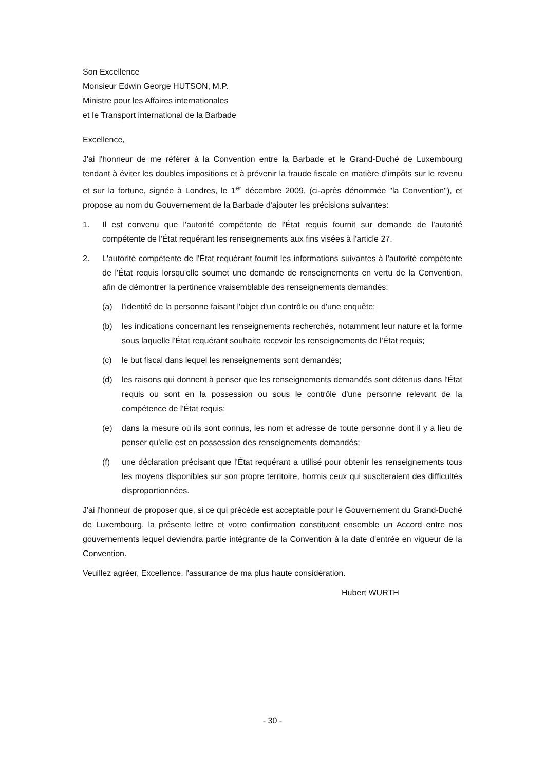Son Excellence
Monsieur Edwin George HUTSON, M.P.
Ministre pour les Affaires internationales
et Ie Transport international de la Barbade
Excellence,
J'ai l'honneur de me référer à la Convention entre la Barbade et le Grand-Duché de Luxembourg tendant à éviter les doubles impositions et à prévenir la fraude fiscale en matière d'impôts sur le revenu et sur la fortune, signée à Londres, le 1<sup>er</sup> décembre 2009, (ci-après dénommée "la Convention"), et propose au nom du Gouvernement de la Barbade d'ajouter les précisions suivantes:
1. Il est convenu que l'autorité compétente de l'État requis fournit sur demande de l'autorité compétente de l'État requérant les renseignements aux fins visées à l'article 27.
2. L'autorité compétente de l'État requérant fournit les informations suivantes à l'autorité compétente de l'État requis lorsqu'elle soumet une demande de renseignements en vertu de la Convention, afin de démontrer la pertinence vraisemblable des renseignements demandés:
(a) l'identité de la personne faisant l'objet d'un contrôle ou d'une enquête;
(b) les indications concernant les renseignements recherchés, notamment leur nature et la forme sous laquelle l'État requérant souhaite recevoir les renseignements de l'État requis;
(c) le but fiscal dans lequel les renseignements sont demandés;
(d) les raisons qui donnent à penser que les renseignements demandés sont détenus dans l'État requis ou sont en la possession ou sous le contrôle d'une personne relevant de la compétence de l'État requis;
(e) dans la mesure où ils sont connus, les nom et adresse de toute personne dont il y a lieu de penser qu'elle est en possession des renseignements demandés;
(f) une déclaration précisant que l'État requérant a utilisé pour obtenir les renseignements tous les moyens disponibles sur son propre territoire, hormis ceux qui susciteraient des difficultés disproportionnées.
J'ai l'honneur de proposer que, si ce qui précède est acceptable pour le Gouvernement du Grand-Duché de Luxembourg, la présente lettre et votre confirmation constituent ensemble un Accord entre nos gouvernements lequel deviendra partie intégrante de la Convention à la date d'entrée en vigueur de la Convention.
Veuillez agréer, Excellence, l'assurance de ma plus haute considération.
Hubert WURTH
- 30 -